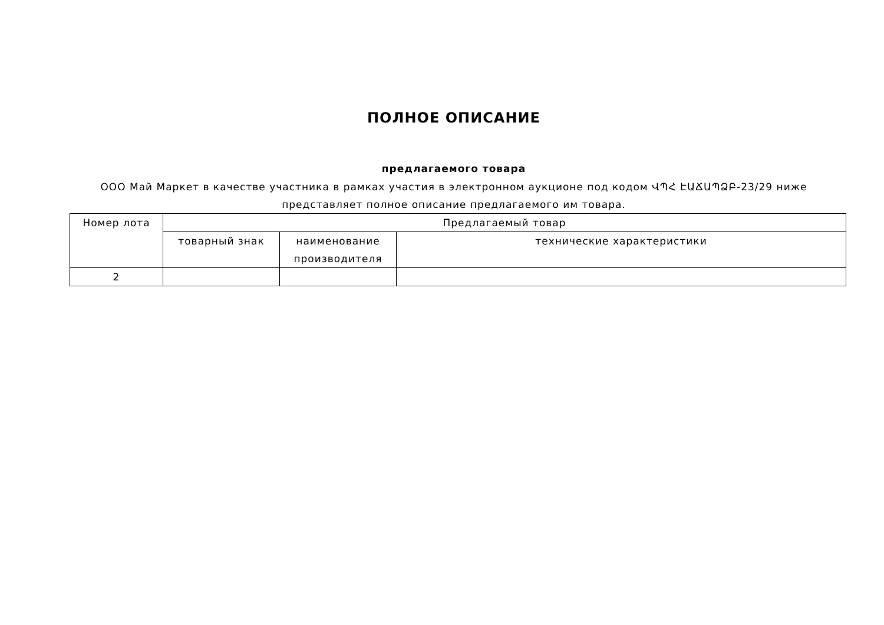ПОЛНОЕ ОПИСАНИЕ
предлагаемого товара
ООО Май Маркет в качестве участника в рамках участия в электронном аукционе под кодом ՎՊՀ ԷԱՃԱՊՁԲ-23/29 ниже представляет полное описание предлагаемого им товара.
| Номер лота | Предлагаемый товар | | |
| --- | --- | --- | --- |
| | товарный знак | наименование производителя | технические характеристики |
| 2 | | | |